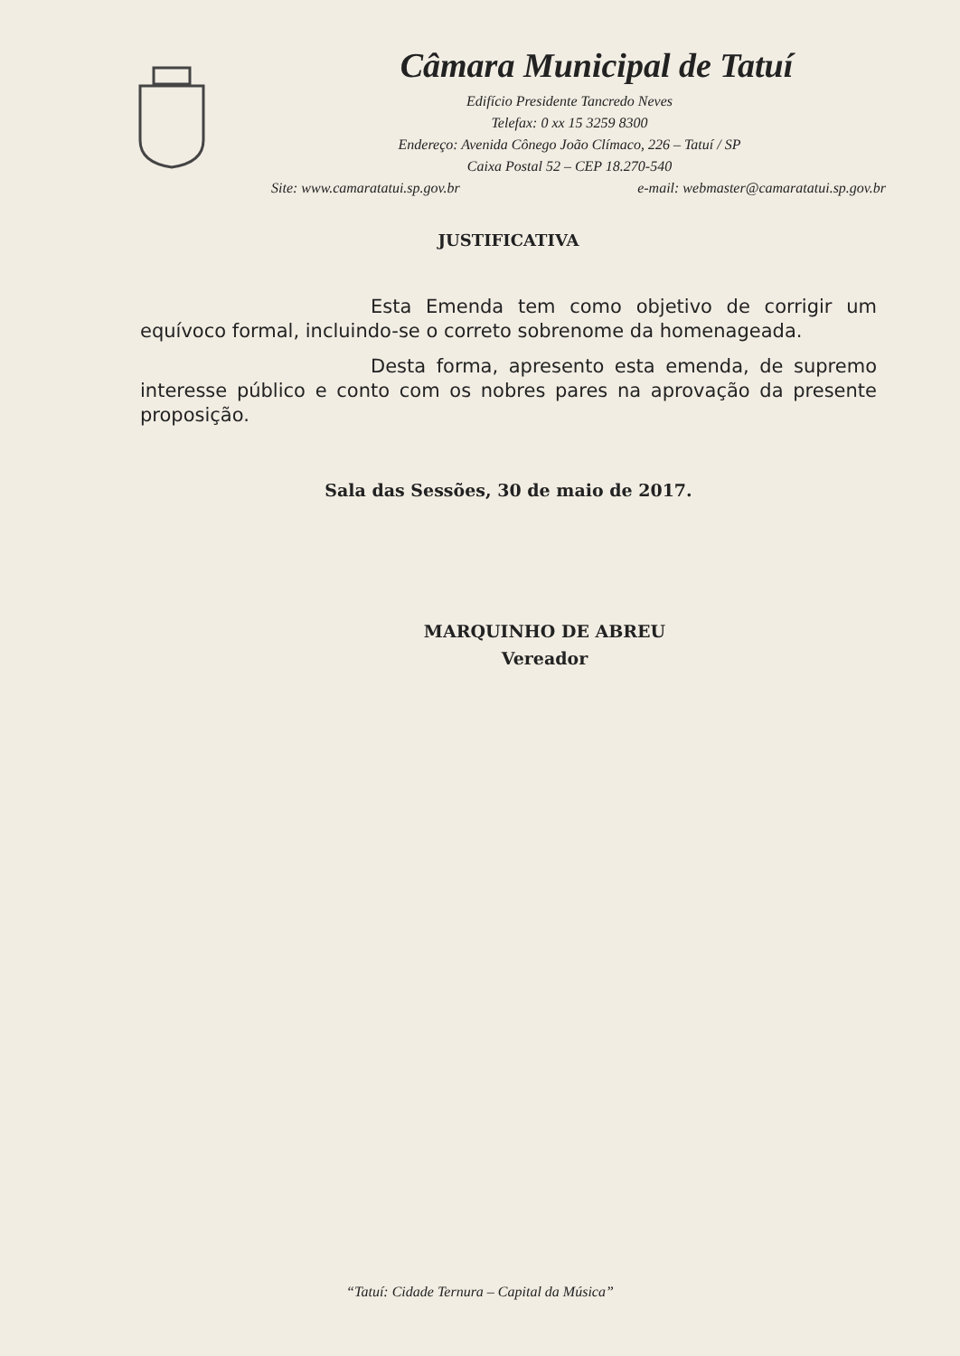Câmara Municipal de Tatuí
Edifício Presidente Tancredo Neves
Telefax: 0 xx 15 3259 8300
Endereço: Avenida Cônego João Clímaco, 226 – Tatuí / SP
Caixa Postal 52 – CEP 18.270-540
Site: www.camaratatui.sp.gov.br e-mail: webmaster@camaratatui.sp.gov.br
JUSTIFICATIVA
Esta Emenda tem como objetivo de corrigir um equívoco formal, incluindo-se o correto sobrenome da homenageada.
Desta forma, apresento esta emenda, de supremo interesse público e conto com os nobres pares na aprovação da presente proposição.
Sala das Sessões, 30 de maio de 2017.
MARQUINHO DE ABREU
Vereador
“Tatuí: Cidade Ternura – Capital da Música”